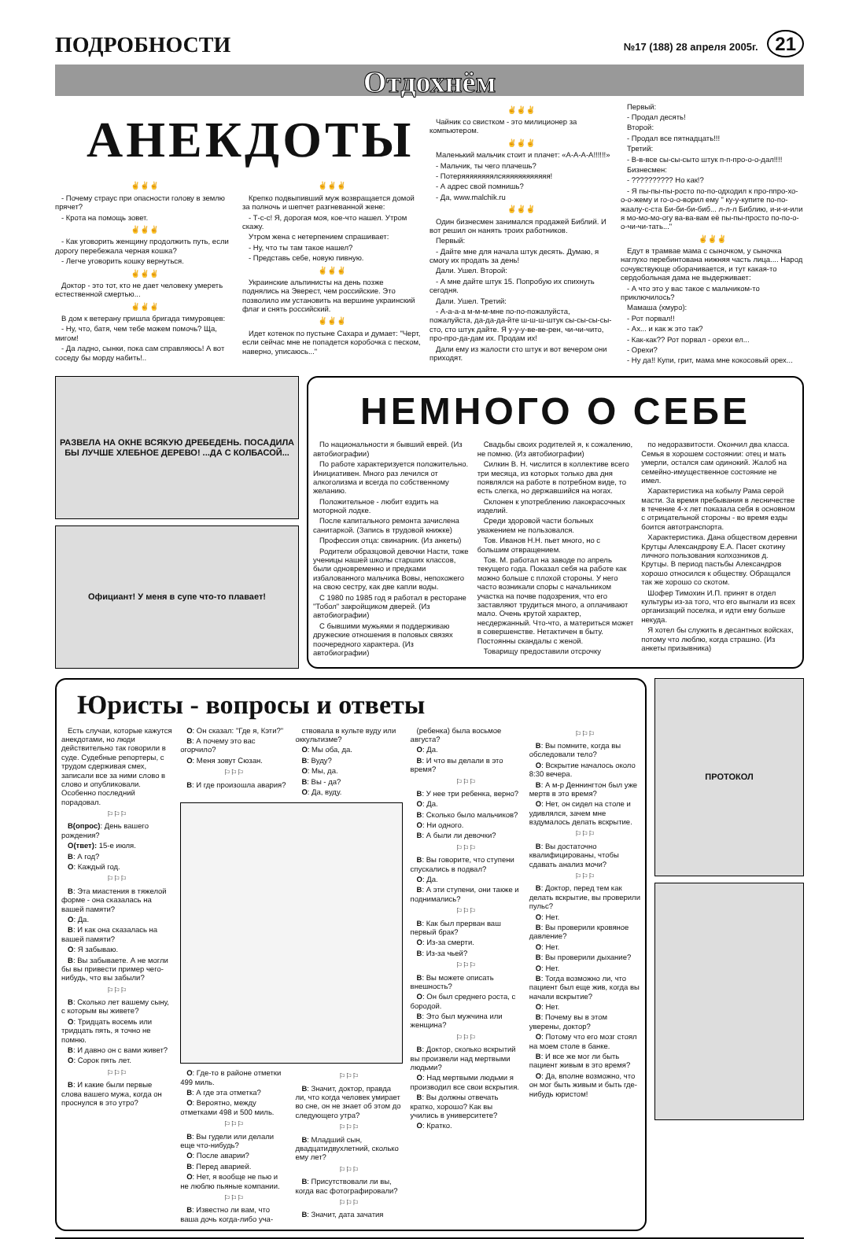ПОДРОБНОСТИ
№17 (188) 28 апреля 2005г. 21
Отдохнём
АНЕКДОТЫ
✌✌✌
- Почему страус при опасности голову в землю прячет?
- Крота на помощь зовет.
✌✌✌
- Как уговорить женщину продолжить путь, если дорогу перебежала черная кошка?
- Легче уговорить кошку вернуться.
✌✌✌
Доктор - это тот, кто не дает человеку умереть естественной смертью...
✌✌✌
В дом к ветерану пришла бригада тимуровцев:
- Ну, что, батя, чем тебе можем помочь? Ща, мигом!
- Да ладно, сынки, пока сам справляюсь! А вот соседу бы морду набить!..
✌✌✌
Крепко подвыпивший муж возвращается домой за полночь и шепчет разгневанной жене:
- Т-с-с! Я, дорогая моя, кое-что нашел. Утром скажу.
Утром жена с нетерпением спрашивает:
- Ну, что ты там такое нашел?
- Представь себе, новую пивную.
✌✌✌
Украинские альпинисты на день позже поднялись на Эверест, чем российские. Это позволило им установить на вершине украинский флаг и снять российский.
✌✌✌
Идет котенок по пустыне Сахара и думает: "Черт, если сейчас мне не попадется коробочка с песком, наверно, уписаюсь..."
✌✌✌
Чайник со свистком - это милиционер за компьютером.
✌✌✌
Маленький мальчик стоит и плачет: «А-А-А-А!!!!!!»
- Мальчик, ты чего плачешь?
- Потеряяяяяяяялсяяяяяяяяяяяя!
- А адрес свой помнишь?
- Да, www.malchik.ru
✌✌✌
Один бизнесмен занимался продажей Библий. И вот решил он нанять троих работников.
Первый:
- Дайте мне для начала штук десять. Думаю, я смогу их продать за день!
Дали. Ушел. Второй:
- А мне дайте штук 15. Попробую их спихнуть сегодня.
Дали. Ушел. Третий:
- А-а-а-а м-м-м-мне по-по-пожалуйста, пожалуйста, да-да-да-йте ш-ш-ш-штук сы-сы-сы-сы-сто, сто штук дайте. Я у-у-у-ве-ве-рен, чи-чи-чито, про-про-да-дам их. Продам их!
Дали ему из жалости сто штук и вот вечером они приходят.
Первый:
- Продал десять!
Второй:
- Продал все пятнадцать!!!
Третий:
- В-в-все сы-сы-сыто штук п-п-про-о-о-дал!!!!
Бизнесмен:
- ?????????? Но как!?
- Я пы-пы-пы-росто по-по-одходил к про-ппро-хо-о-о-жему и го-о-о-ворил ему " ку-у-купите по-по-жаалу-с-ста Би-би-би-биб... л-л-л Библию, и-и-и-или я мо-мо-мо-огу ва-ва-вам её пы-пы-просто по-по-о-о-чи-чи-тать..."
✌✌✌
Едут в трамвае мама с сыночком, у сыночка наглухо перебинтована нижняя часть лица.... Народ сочувствующе оборачивается, и тут какая-то сердобольная дама не выдерживает:
- А что это у вас такое с мальчиком-то приключилось?
Мамаша (хмуро):
- Рот порвал!!
- Ах... и как ж это так?
- Как-как?? Рот порвал - орехи ел...
- Орехи?
- Ну да!! Купи, грит, мама мне кокосовый орех...
РАЗВЕЛА НА ОКНЕ ВСЯКУЮ ДРЕБЕДЕНЬ. ПОСАДИЛА БЫ ЛУЧШЕ ХЛЕБНОЕ ДЕРЕВО! ...ДА С КОЛБАСОЙ...
Официант! У меня в супе что-то плавает!
НЕМНОГО О СЕБЕ
По национальности я бывший еврей. (Из автобиографии)
По работе характеризуется положительно. Инициативен. Много раз лечился от алкоголизма и всегда по собственному желанию.
Положительное - любит ездить на моторной лодке.
После капитального ремонта зачислена санитаркой. (Запись в трудовой книжке)
Профессия отца: свинарник. (Из анкеты)
Родители образцовой девочки Насти, тоже ученицы нашей школы старших классов, были одновременно и предками избалованного мальчика Вовы, непохожего на свою сестру, как две капли воды.
С 1980 по 1985 год я работал в ресторане "Тобол" закройщиком дверей. (Из автобиографии)
С бывшими мужьями я поддерживаю дружеские отношения в половых связях поочередного характера. (Из автобиографии)
Свадьбы своих родителей я, к сожалению, не помню. (Из автобиографии)
Силкин В. Н. числится в коллективе всего три месяца, из которых только два дня появлялся на работе в потребном виде, то есть слегка, но державшийся на ногах.
Склонен к употреблению лакокрасочных изделий.
Среди здоровой части больных уважением не пользовался.
Тов. Иванов Н.Н. пьет много, но с большим отвращением.
Тов. М. работал на заводе по апрель текущего года. Показал себя на работе как можно больше с плохой стороны. У него часто возникали споры с начальником участка на почве подозрения, что его заставляют трудиться много, а оплачивают мало. Очень крутой характер, несдержанный. Что-что, а материться может в совершенстве. Нетактичен в быту. Постоянны скандалы с женой.
Товарищу предоставили отсрочку
по недоразвитости. Окончил два класса. Семья в хорошем состоянии: отец и мать умерли, остался сам одинокий. Жалоб на семейно-имущественное состояние не имел.
Характеристика на кобылу Рама серой масти. За время пребывания в лесничестве в течение 4-х лет показала себя в основном с отрицательной стороны - во время езды боится автотранспорта.
Характеристика. Дана обществом деревни Крутцы Александрову Е.А. Пасет скотину личного пользования колхозников д. Крутцы. В период пастьбы Александров хорошо относился к обществу. Обращался так же хорошо со скотом.
Шофер Тимохин И.П. принят в отдел культуры из-за того, что его выгнали из всех организаций поселка, и идти ему больше некуда.
Я хотел бы служить в десантных войсках, потому что люблю, когда страшно. (Из анкеты призывника)
Юристы - вопросы и ответы
Есть случаи, которые кажутся анекдотами, но люди действительно так говорили в суде. Судебные репортеры, с трудом сдерживая смех, записали все за ними слово в слово и опубликовали. Особенно последний порадовал.
⚐⚐⚐
В(опрос): День вашего рождения?
О(твет): 15-е июля.
В: А год?
О: Каждый год.
⚐⚐⚐
В: Эта миастения в тяжелой форме - она сказалась на вашей памяти?
О: Да.
В: И как она сказалась на вашей памяти?
О: Я забываю.
В: Вы забываете. А не могли бы вы привести пример чего-нибудь, что вы забыли?
⚐⚐⚐
В: Сколько лет вашему сыну, с которым вы живете?
О: Тридцать восемь или тридцать пять, я точно не помню.
В: И давно он с вами живет?
О: Сорок пять лет.
⚐⚐⚐
В: И какие были первые слова вашего мужа, когда он проснулся в это утро?
О: Он сказал: "Где я, Кэти?"
В: А почему это вас огорчило?
О: Меня зовут Сюзан.
⚐⚐⚐
В: И где произошла авария?
ствовала в культе вуду или оккультизме?
О: Мы оба, да.
В: Вуду?
О: Мы, да.
В: Вы - да?
О: Да, вуду.
О: Где-то в районе отметки 499 миль.
В: А где эта отметка?
О: Вероятно, между отметками 498 и 500 миль.
⚐⚐⚐
В: Вы гудели или делали еще что-нибудь?
О: После аварии?
В: Перед аварией.
О: Нет, я вообще не пью и не люблю пьяные компании.
⚐⚐⚐
В: Известно ли вам, что ваша дочь когда-либо уча-
⚐⚐⚐
В: Значит, доктор, правда ли, что когда человек умирает во сне, он не знает об этом до следующего утра?
⚐⚐⚐
В: Младший сын, двадцатидвухлетний, сколько ему лет?
⚐⚐⚐
В: Присутствовали ли вы, когда вас фотографировали?
⚐⚐⚐
В: Значит, дата зачатия
(ребенка) была восьмое августа?
О: Да.
В: И что вы делали в это время?
⚐⚐⚐
В: У нее три ребенка, верно?
О: Да.
В: Сколько было мальчиков?
О: Ни одного.
В: А были ли девочки?
⚐⚐⚐
В: Вы говорите, что ступени спускались в подвал?
О: Да.
В: А эти ступени, они также и поднимались?
⚐⚐⚐
В: Как был прерван ваш первый брак?
О: Из-за смерти.
В: Из-за чьей?
⚐⚐⚐
В: Вы можете описать внешность?
О: Он был среднего роста, с бородой.
В: Это был мужчина или женщина?
⚐⚐⚐
В: Доктор, сколько вскрытий вы произвели над мертвыми людьми?
О: Над мертвыми людьми я производил все свои вскрытия.
В: Вы должны отвечать кратко, хорошо? Как вы учились в университете?
О: Кратко.
⚐⚐⚐
В: Вы помните, когда вы обследовали тело?
О: Вскрытие началось около 8:30 вечера.
В: А м-р Деннингтон был уже мертв в это время?
О: Нет, он сидел на столе и удивлялся, зачем мне вздумалось делать вскрытие.
⚐⚐⚐
В: Вы достаточно квалифицированы, чтобы сдавать анализ мочи?
⚐⚐⚐
В: Доктор, перед тем как делать вскрытие, вы проверили пульс?
О: Нет.
В: Вы проверили кровяное давление?
О: Нет.
В: Вы проверили дыхание?
О: Нет.
В: Тогда возможно ли, что пациент был еще жив, когда вы начали вскрытие?
О: Нет.
В: Почему вы в этом уверены, доктор?
О: Потому что его мозг стоял на моем столе в банке.
В: И все же мог ли быть пациент живым в это время?
О: Да, вполне возможно, что он мог быть живым и быть где-нибудь юристом!
ПРОТОКОЛ